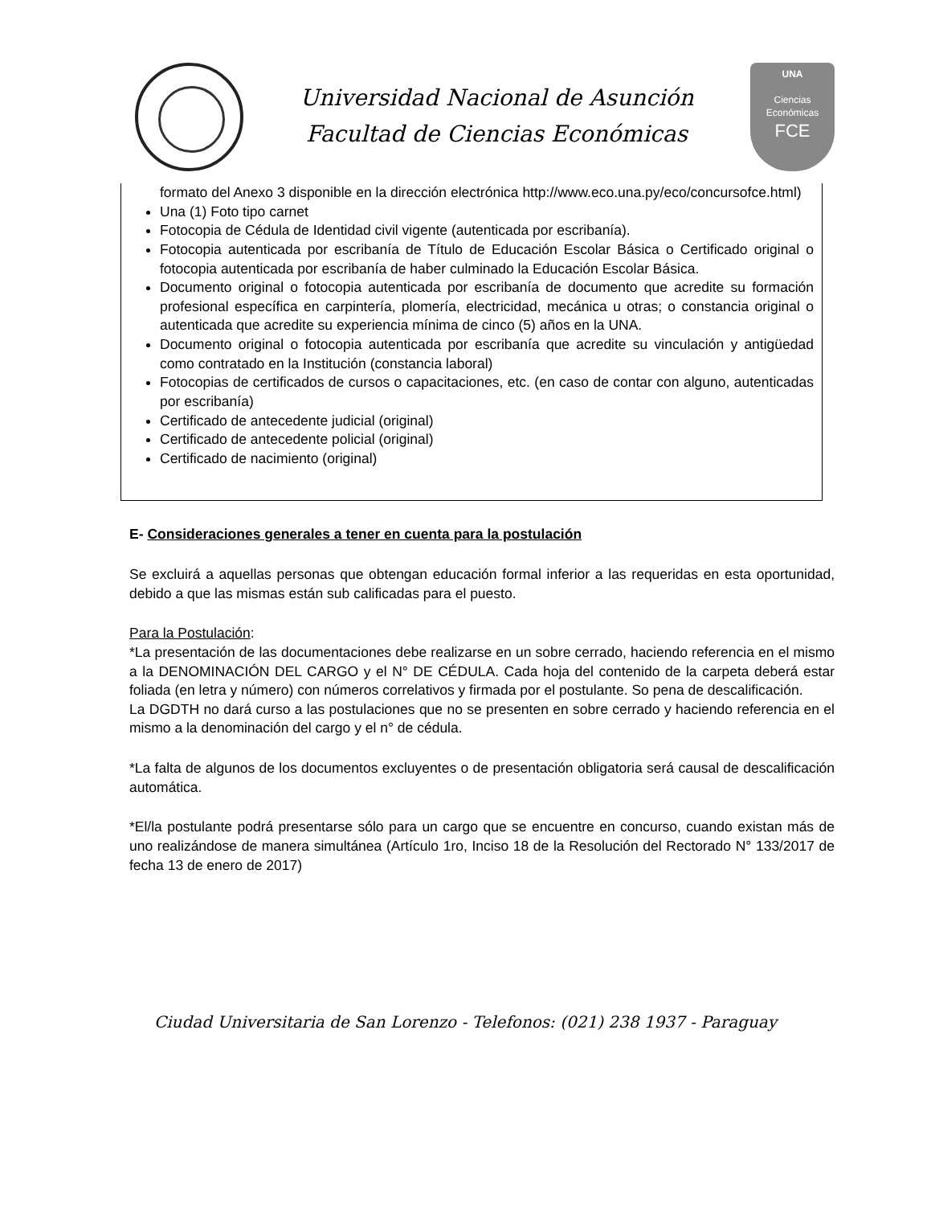Universidad Nacional de Asunción
Facultad de Ciencias Económicas
UNA
Ciencias
Económicas
FCE
formato del Anexo 3 disponible en la dirección electrónica http://www.eco.una.py/eco/concursofce.html)
Una (1) Foto tipo carnet
Fotocopia de Cédula de Identidad civil vigente (autenticada por escribanía).
Fotocopia autenticada por escribanía de Título de Educación Escolar Básica o Certificado original o fotocopia autenticada por escribanía de haber culminado la Educación Escolar Básica.
Documento original o fotocopia autenticada por escribanía de documento que acredite su formación profesional específica en carpintería, plomería, electricidad, mecánica u otras; o constancia original o autenticada que acredite su experiencia mínima de cinco (5) años en la UNA.
Documento original o fotocopia autenticada por escribanía que acredite su vinculación y antigüedad como contratado en la Institución (constancia laboral)
Fotocopias de certificados de cursos o capacitaciones, etc. (en caso de contar con alguno, autenticadas por escribanía)
Certificado de antecedente judicial (original)
Certificado de antecedente policial (original)
Certificado de nacimiento (original)
E- Consideraciones generales a tener en cuenta para la postulación
Se excluirá a aquellas personas que obtengan educación formal inferior a las requeridas en esta oportunidad, debido a que las mismas están sub calificadas para el puesto.
Para la Postulación:
*La presentación de las documentaciones debe realizarse en un sobre cerrado, haciendo referencia en el mismo a la DENOMINACIÓN DEL CARGO y el N° DE CÉDULA. Cada hoja del contenido de la carpeta deberá estar foliada (en letra y número) con números correlativos y firmada por el postulante. So pena de descalificación.
La DGDTH no dará curso a las postulaciones que no se presenten en sobre cerrado y haciendo referencia en el mismo a la denominación del cargo y el n° de cédula.
*La falta de algunos de los documentos excluyentes o de presentación obligatoria será causal de descalificación automática.
*El/la postulante podrá presentarse sólo para un cargo que se encuentre en concurso, cuando existan más de uno realizándose de manera simultánea (Artículo 1ro, Inciso 18 de la Resolución del Rectorado N° 133/2017 de fecha 13 de enero de 2017)
Ciudad Universitaria de San Lorenzo - Telefonos: (021) 238 1937 - Paraguay